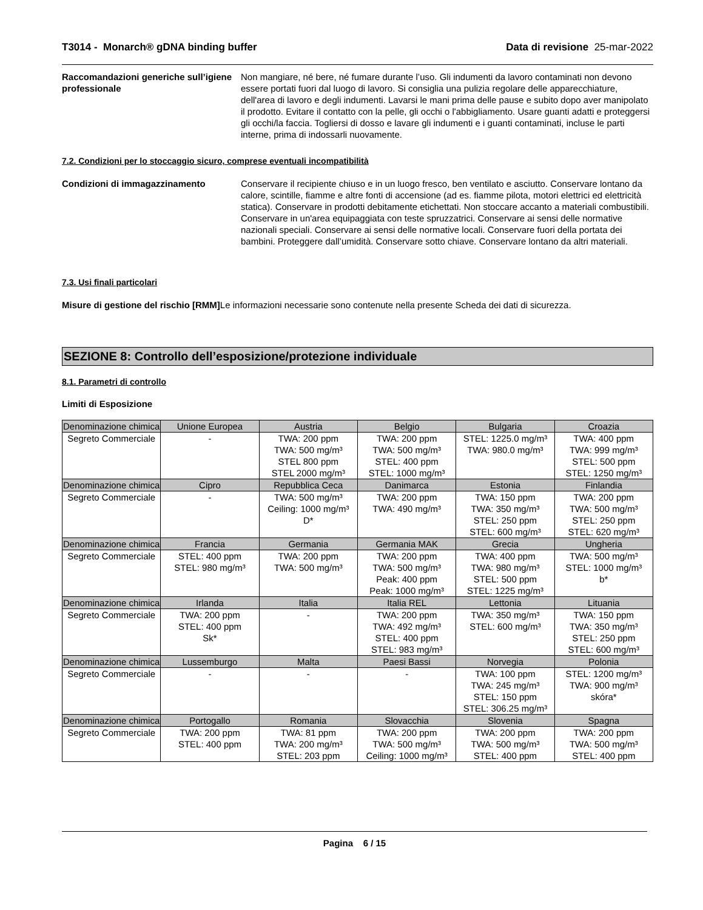T3014 - Monarch® gDNA binding buffer Data di revisione 25-mar-2022
Raccomandazioni generiche sull’igiene professionale
Non mangiare, né bere, né fumare durante l’uso. Gli indumenti da lavoro contaminati non devono essere portati fuori dal luogo di lavoro. Si consiglia una pulizia regolare delle apparecchiature, dell'area di lavoro e degli indumenti. Lavarsi le mani prima delle pause e subito dopo aver manipolato il prodotto. Evitare il contatto con la pelle, gli occhi o l'abbigliamento. Usare guanti adatti e proteggersi gli occhi/la faccia. Togliersi di dosso e lavare gli indumenti e i guanti contaminati, incluse le parti interne, prima di indossarli nuovamente.
7.2. Condizioni per lo stoccaggio sicuro, comprese eventuali incompatibilità
Condizioni di immagazzinamento Conservare il recipiente chiuso e in un luogo fresco, ben ventilato e asciutto. Conservare lontano da calore, scintille, fiamme e altre fonti di accensione (ad es. fiamme pilota, motori elettrici ed elettricità statica). Conservare in prodotti debitamente etichettati. Non stoccare accanto a materiali combustibili. Conservare in un'area equipaggiata con teste spruzzatrici. Conservare ai sensi delle normative nazionali speciali. Conservare ai sensi delle normative locali. Conservare fuori della portata dei bambini. Proteggere dall’umidità. Conservare sotto chiave. Conservare lontano da altri materiali.
7.3. Usi finali particolari
Misure di gestione del rischio [RMM] Le informazioni necessarie sono contenute nella presente Scheda dei dati di sicurezza.
SEZIONE 8: Controllo dell’esposizione/protezione individuale
8.1. Parametri di controllo
Limiti di Esposizione
| Denominazione chimica | Unione Europea | Austria | Belgio | Bulgaria | Croazia |
| --- | --- | --- | --- | --- | --- |
| Segreto Commerciale | - | TWA: 200 ppm TWA: 500 mg/m³ STEL 800 ppm STEL 2000 mg/m³ | TWA: 200 ppm TWA: 500 mg/m³ STEL: 400 ppm STEL: 1000 mg/m³ | STEL: 1225.0 mg/m³ TWA: 980.0 mg/m³ | TWA: 400 ppm TWA: 999 mg/m³ STEL: 500 ppm STEL: 1250 mg/m³ |
| Denominazione chimica | Cipro | Repubblica Ceca | Danimarca | Estonia | Finlandia |
| Segreto Commerciale | - | TWA: 500 mg/m³ Ceiling: 1000 mg/m³ D* | TWA: 200 ppm TWA: 490 mg/m³ | TWA: 150 ppm TWA: 350 mg/m³ STEL: 250 ppm STEL: 600 mg/m³ | TWA: 200 ppm TWA: 500 mg/m³ STEL: 250 ppm STEL: 620 mg/m³ |
| Denominazione chimica | Francia | Germania | Germania MAK | Grecia | Ungheria |
| Segreto Commerciale | STEL: 400 ppm STEL: 980 mg/m³ | TWA: 200 ppm TWA: 500 mg/m³ | TWA: 200 ppm TWA: 500 mg/m³ Peak: 400 ppm Peak: 1000 mg/m³ | TWA: 400 ppm TWA: 980 mg/m³ STEL: 500 ppm STEL: 1225 mg/m³ | TWA: 500 mg/m³ STEL: 1000 mg/m³ b* |
| Denominazione chimica | Irlanda | Italia | Italia REL | Lettonia | Lituania |
| Segreto Commerciale | TWA: 200 ppm STEL: 400 ppm Sk* | - | TWA: 200 ppm TWA: 492 mg/m³ STEL: 400 ppm STEL: 983 mg/m³ | TWA: 350 mg/m³ STEL: 600 mg/m³ | TWA: 150 ppm TWA: 350 mg/m³ STEL: 250 ppm STEL: 600 mg/m³ |
| Denominazione chimica | Lussemburgo | Malta | Paesi Bassi | Norvegia | Polonia |
| Segreto Commerciale | - | - | - | TWA: 100 ppm TWA: 245 mg/m³ STEL: 150 ppm STEL: 306.25 mg/m³ | STEL: 1200 mg/m³ TWA: 900 mg/m³ skóra* |
| Denominazione chimica | Portogallo | Romania | Slovacchia | Slovenia | Spagna |
| Segreto Commerciale | TWA: 200 ppm STEL: 400 ppm | TWA: 81 ppm TWA: 200 mg/m³ STEL: 203 ppm | TWA: 200 ppm TWA: 500 mg/m³ Ceiling: 1000 mg/m³ | TWA: 200 ppm TWA: 500 mg/m³ STEL: 400 ppm | TWA: 200 ppm TWA: 500 mg/m³ STEL: 400 ppm |
Pagina 6 / 15